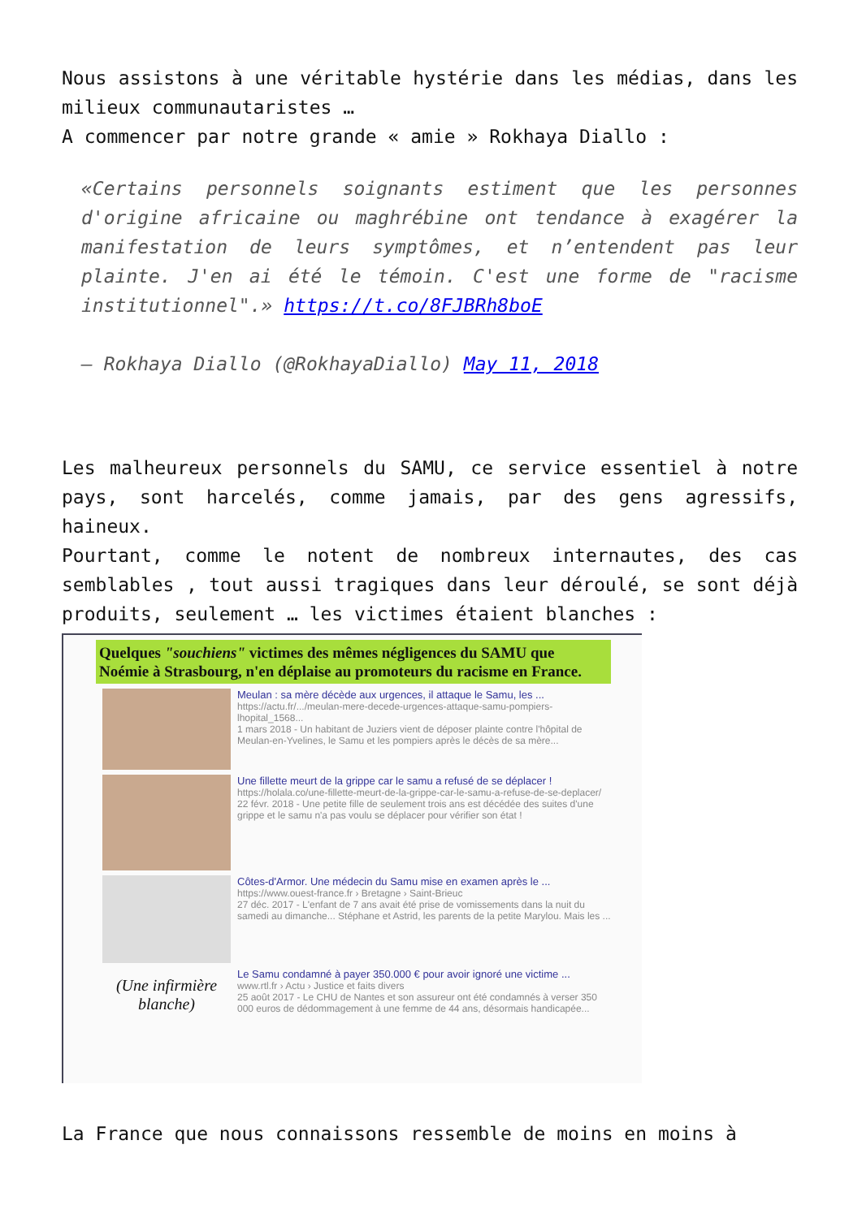Nous assistons à une véritable hystérie dans les médias, dans les milieux communautaristes …
A commencer par notre grande « amie » Rokhaya Diallo :
«Certains personnels soignants estiment que les personnes d'origine africaine ou maghrébine ont tendance à exagérer la manifestation de leurs symptômes, et n’entendent pas leur plainte. J'en ai été le témoin. C'est une forme de "racisme institutionnel".» https://t.co/8FJBRh8boE
— Rokhaya Diallo (@RokhayaDiallo) May 11, 2018
Les malheureux personnels du SAMU, ce service essentiel à notre pays, sont harcelés, comme jamais, par des gens agressifs, haineux.
Pourtant, comme le notent de nombreux internautes, des cas semblables , tout aussi tragiques dans leur déroulé, se sont déjà produits, seulement … les victimes étaient blanches :
Quelques "souchiens" victimes des mêmes négligences du SAMU que Noémie à Strasbourg, n'en déplaise au promoteurs du racisme en France.
Meulan : sa mère décède aux urgences, il attaque le Samu, les ...
https://actu.fr/.../meulan-mere-decede-urgences-attaque-samu-pompiers-lhopital_1568...
1 mars 2018 - Un habitant de Juziers vient de déposer plainte contre l'hôpital de Meulan-en-Yvelines, le Samu et les pompiers après le décès de sa mère...
Une fillette meurt de la grippe car le samu a refusé de se déplacer !
https://holala.co/une-fillette-meurt-de-la-grippe-car-le-samu-a-refuse-de-se-deplacer/
22 févr. 2018 - Une petite fille de seulement trois ans est décédée des suites d'une grippe et le samu n'a pas voulu se déplacer pour vérifier son état !
Côtes-d'Armor. Une médecin du Samu mise en examen après le ...
https://www.ouest-france.fr › Bretagne › Saint-Brieuc
27 déc. 2017 - L'enfant de 7 ans avait été prise de vomissements dans la nuit du samedi au dimanche... Stéphane et Astrid, les parents de la petite Marylou. Mais les ...
(Une infirmière blanche)
Le Samu condamné à payer 350.000 € pour avoir ignoré une victime ...
www.rtl.fr › Actu › Justice et faits divers
25 août 2017 - Le CHU de Nantes et son assureur ont été condamnés à verser 350 000 euros de dédommagement à une femme de 44 ans, désormais handicapée...
La France que nous connaissons ressemble de moins en moins à